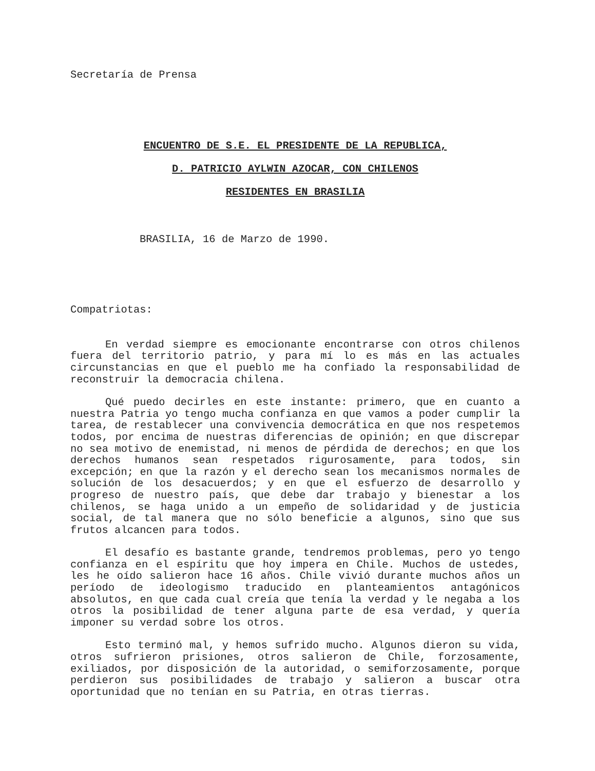Secretaría de Prensa
ENCUENTRO DE S.E. EL PRESIDENTE DE LA REPUBLICA,
D. PATRICIO AYLWIN AZOCAR, CON CHILENOS
RESIDENTES EN BRASILIA
BRASILIA, 16 de Marzo de 1990.
Compatriotas:
En verdad siempre es emocionante encontrarse con otros chilenos fuera del territorio patrio, y para mí lo es más en las actuales circunstancias en que el pueblo me ha confiado la responsabilidad de reconstruir la democracia chilena.
Qué puedo decirles en este instante: primero, que en cuanto a nuestra Patria yo tengo mucha confianza en que vamos a poder cumplir la tarea, de restablecer una convivencia democrática en que nos respetemos todos, por encima de nuestras diferencias de opinión; en que discrepar no sea motivo de enemistad, ni menos de pérdida de derechos; en que los derechos humanos sean respetados rigurosamente, para todos, sin excepción; en que la razón y el derecho sean los mecanismos normales de solución de los desacuerdos; y en que el esfuerzo de desarrollo y progreso de nuestro país, que debe dar trabajo y bienestar a los chilenos, se haga unido a un empeño de solidaridad y de justicia social, de tal manera que no sólo beneficie a algunos, sino que sus frutos alcancen para todos.
El desafío es bastante grande, tendremos problemas, pero yo tengo confianza en el espíritu que hoy impera en Chile. Muchos de ustedes, les he oído salieron hace 16 años. Chile vivió durante muchos años un período de ideologismo traducido en planteamientos antagónicos absolutos, en que cada cual creía que tenía la verdad y le negaba a los otros la posibilidad de tener alguna parte de esa verdad, y quería imponer su verdad sobre los otros.
Esto terminó mal, y hemos sufrido mucho. Algunos dieron su vida, otros sufrieron prisiones, otros salieron de Chile, forzosamente, exiliados, por disposición de la autoridad, o semiforzosamente, porque perdieron sus posibilidades de trabajo y salieron a buscar otra oportunidad que no tenían en su Patria, en otras tierras.